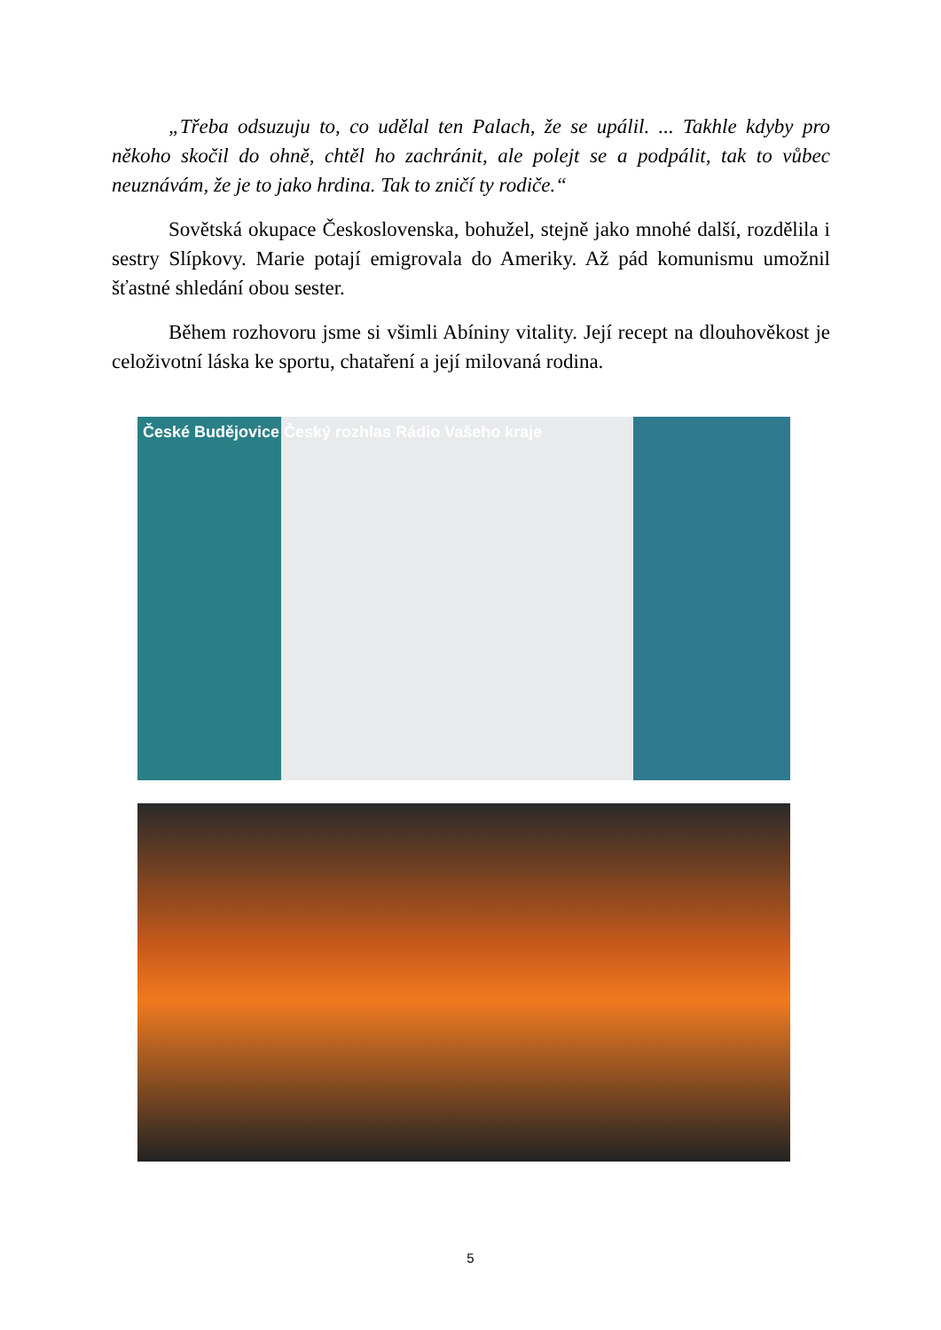„Třeba odsuzuju to, co udělal ten Palach, že se upálil. ... Takhle kdyby pro někoho skočil do ohně, chtěl ho zachránit, ale polejt se a podpálit, tak to vůbec neuznávám, že je to jako hrdina. Tak to zničí ty rodiče.“
Sovětská okupace Československa, bohužel, stejně jako mnohé další, rozdělila i sestry Slípkovy. Marie potají emigrovala do Ameriky. Až pád komunismu umožnil šťastné shledání obou sester.
Během rozhovoru jsme si všimli Abíniny vitality. Její recept na dlouhověkost je celoživotní láska ke sportu, chataření a její milovaná rodina.
České Budějovice Český rozhlas Rádio Vašeho kraje
5